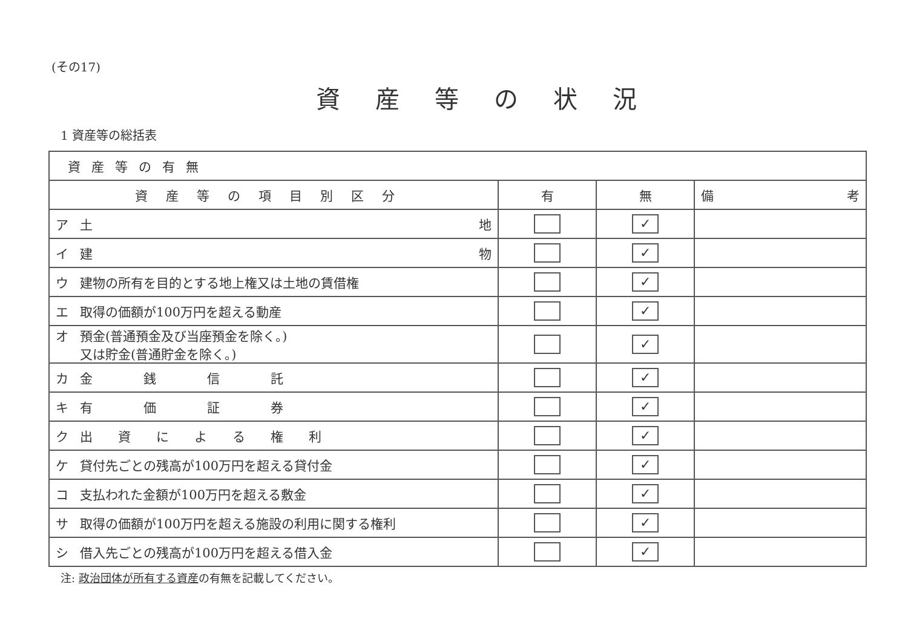(その17)
資産等の状況
1 資産等の総括表
| 資産等の有無 | | | |
| 資産等の項目別区分 | 有 | 無 | 備 考 |
| ア 土 地 | | ✓ | |
| イ 建 物 | | ✓ | |
| ウ 建物の所有を目的とする地上権又は土地の賃借権 | | ✓ | |
| エ 取得の価額が100万円を超える動産 | | ✓ | |
| オ 預金(普通預金及び当座預金を除く。) 又は貯金(普通貯金を除く。) | | ✓ | |
| カ 金 銭 信 託 | | ✓ | |
| キ 有 価 証 券 | | ✓ | |
| ク 出 資 に よ る 権 利 | | ✓ | |
| ケ 貸付先ごとの残高が100万円を超える貸付金 | | ✓ | |
| コ 支払われた金額が100万円を超える敷金 | | ✓ | |
| サ 取得の価額が100万円を超える施設の利用に関する権利 | | ✓ | |
| シ 借入先ごとの残高が100万円を超える借入金 | | ✓ | |
注: 政治団体が所有する資産の有無を記載してください。